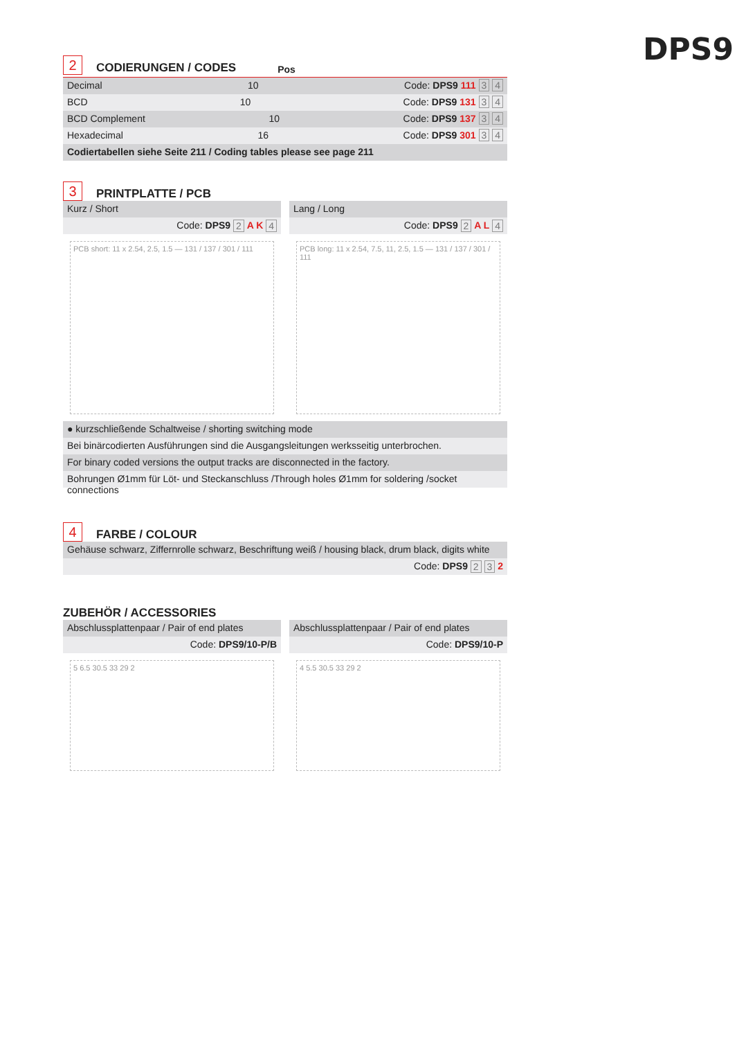DPS9
2 CODIERUNGEN / CODES Pos
Decimal 10 Code: DPS9 111 3 4
BCD 10 Code: DPS9 131 3 4
BCD Complement 10 Code: DPS9 137 3 4
Hexadecimal 16 Code: DPS9 301 3 4
Codiertabellen siehe Seite 211 / Coding tables please see page 211
3 PRINTPLATTE / PCB
Kurz / Short
Code: DPS9 2 A K 4
Lang / Long
Code: DPS9 2 A L 4
PCB short: 11 x 2.54, 2.5, 1.5 — 131 / 137 / 301 / 111
PCB long: 11 x 2.54, 7.5, 11, 2.5, 1.5 — 131 / 137 / 301 / 111
● kurzschließende Schaltweise / shorting switching mode
Bei binärcodierten Ausführungen sind die Ausgangsleitungen werksseitig unterbrochen.
For binary coded versions the output tracks are disconnected in the factory.
Bohrungen Ø1mm für Löt- und Steckanschluss /Through holes Ø1mm for soldering /socket connections
4 FARBE / COLOUR
Gehäuse schwarz, Ziffernrolle schwarz, Beschriftung weiß / housing black, drum black, digits white
Code: DPS9 2 3 2
ZUBEHÖR / ACCESSORIES
Abschlussplattenpaar / Pair of end plates
Code: DPS9/10-P/B
Abschlussplattenpaar / Pair of end plates
Code: DPS9/10-P
5 6.5 30.5 33 29 2 4 5.5 30.5 33 29 2